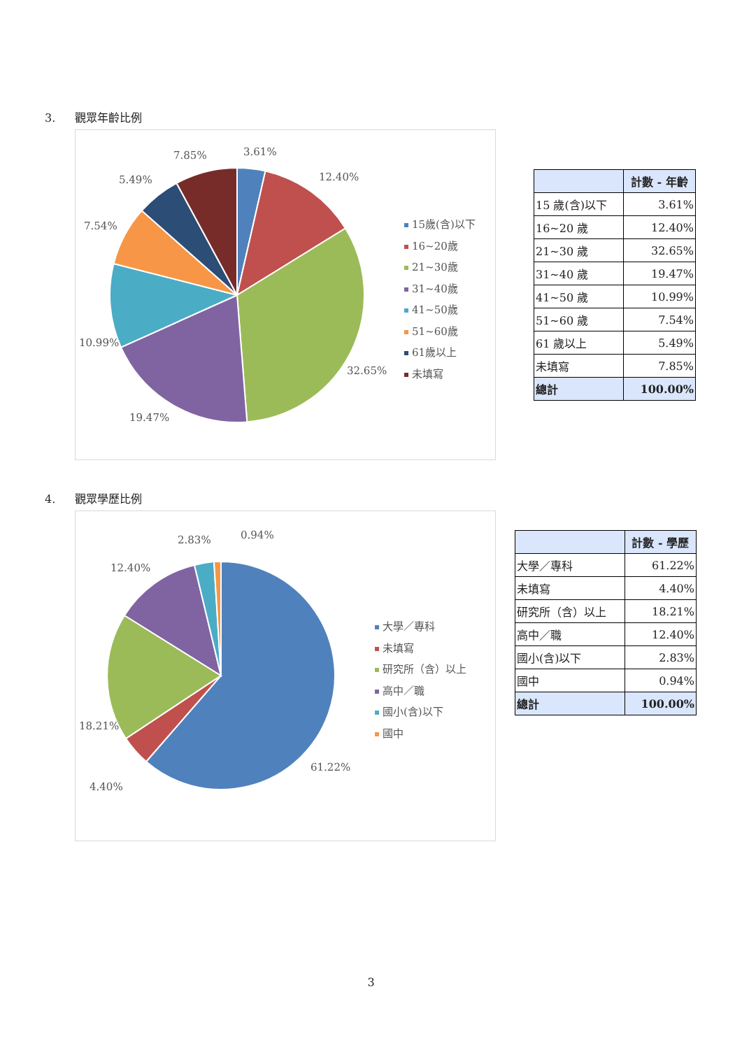3. 觀眾年齡比例
3.61%
12.40%
32.65%
19.47%
10.99%
7.54%
5.49%
7.85%
15歲(含)以下
16~20歲
21~30歲
31~40歲
41~50歲
51~60歲
61歲以上
未填寫
| | 計數 - 年齡 |
| --- | --- |
| 15 歲(含)以下 | 3.61% |
| 16~20 歲 | 12.40% |
| 21~30 歲 | 32.65% |
| 31~40 歲 | 19.47% |
| 41~50 歲 | 10.99% |
| 51~60 歲 | 7.54% |
| 61 歲以上 | 5.49% |
| 未填寫 | 7.85% |
| 總計 | 100.00% |
4. 觀眾學歷比例
0.94%
2.83%
12.40%
18.21%
4.40%
61.22%
大學／專科
未填寫
研究所（含）以上
高中／職
國小(含)以下
國中
| | 計數 - 學歷 |
| --- | --- |
| 大學／專科 | 61.22% |
| 未填寫 | 4.40% |
| 研究所（含）以上 | 18.21% |
| 高中／職 | 12.40% |
| 國小(含)以下 | 2.83% |
| 國中 | 0.94% |
| 總計 | 100.00% |
3